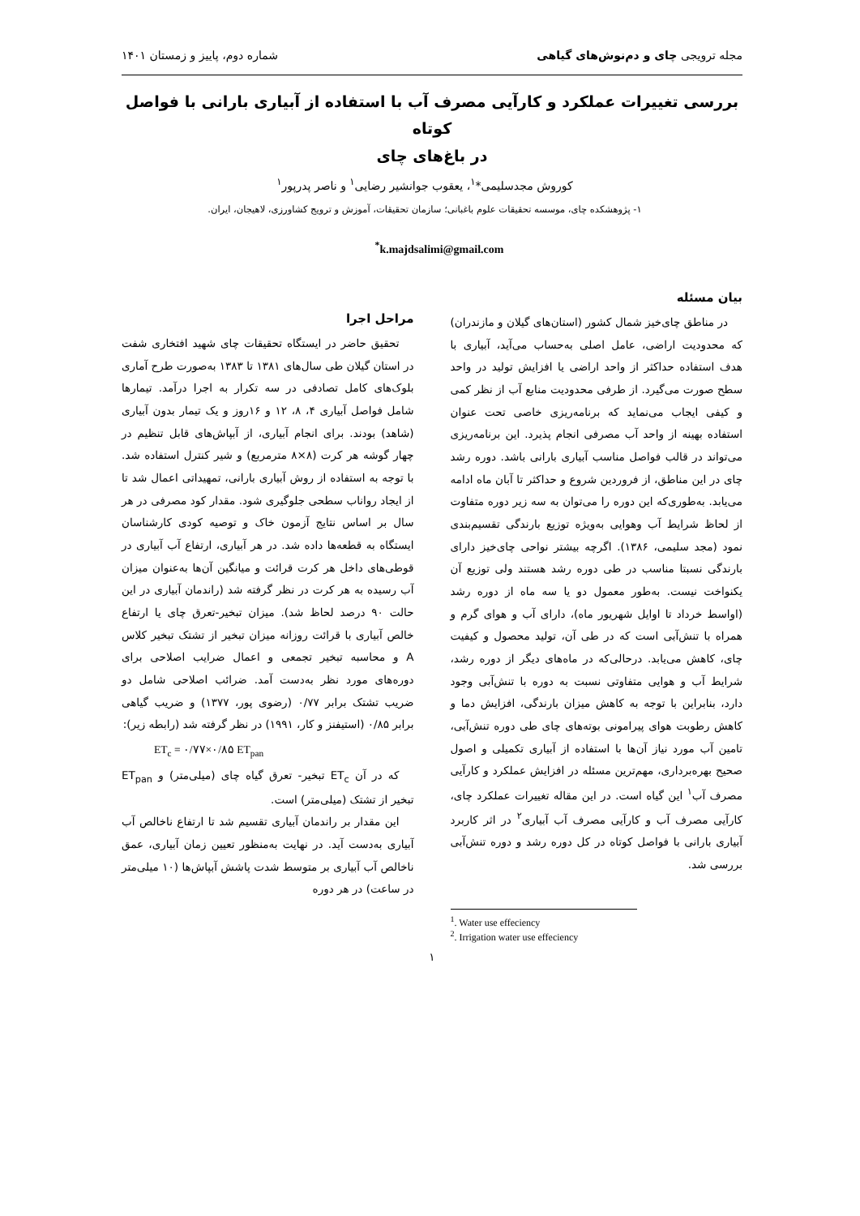مجله ترویجی چای و دم‌نوش‌های گیاهی شماره دوم، پاییز و زمستان ۱۴۰۱
بررسی تغییرات عملکرد و کارآیی مصرف آب با استفاده از آبیاری بارانی با فواصل کوتاه
در باغ‌های چای
کوروش مجدسلیمی*<sup>۱</sup>، یعقوب جوانشیر رضایی<sup>۱</sup> و ناصر پدرپور<sup>۱</sup>
۱- پژوهشکده چای، موسسه تحقیقات علوم باغبانی؛ سازمان تحقیقات، آموزش و ترویج کشاورزی، لاهیجان، ایران.
<sup>*</sup> k.majdsalimi@gmail.com
بیان مسئله
در مناطق چای‌خیز شمال کشور (استان‌های گیلان و مازندران) که محدودیت اراضی، عامل اصلی به‌حساب می‌آید، آبیاری با هدف استفاده حداکثر از واحد اراضی یا افزایش تولید در واحد سطح صورت می‌گیرد. از طرفی محدودیت منابع آب از نظر کمی و کیفی ایجاب می‌نماید که برنامه‌ریزی خاصی تحت عنوان استفاده بهینه از واحد آب مصرفی انجام پذیرد. این برنامه‌ریزی می‌تواند در قالب فواصل مناسب آبیاری بارانی باشد. دوره رشد چای در این مناطق، از فروردین شروع و حداکثر تا آبان ماه ادامه می‌یابد. به‌طوری‌که این دوره را می‌توان به سه زیر دوره متفاوت از لحاظ شرایط آب وهوایی به‌ویژه توزیع بارندگی تقسیم‌بندی نمود (مجد سلیمی، ۱۳۸۶). اگرچه بیشتر نواحی چای‌خیز دارای بارندگی نسبتا مناسب در طی دوره رشد هستند ولی توزیع آن یکنواخت نیست. به‌طور معمول دو یا سه ماه از دوره رشد (اواسط خرداد تا اوایل شهریور ماه)، دارای آب و هوای گرم و همراه با تنش‌آبی است که در طی آن، تولید محصول و کیفیت چای، کاهش می‌یابد. درحالی‌که در ماه‌های دیگر از دوره رشد، شرایط آب و هوایی متفاوتی نسبت به دوره با تنش‌آبی وجود دارد، بنابراین با توجه به کاهش میزان بارندگی، افزایش دما و کاهش رطوبت هوای پیرامونی بوته‌های چای طی دوره تنش‌آبی، تامین آب مورد نیاز آن‌ها با استفاده از آبیاری تکمیلی و اصول صحیح بهره‌برداری، مهم‌ترین مسئله در افزایش عملکرد و کارآیی مصرف آب<sup>۱</sup> این گیاه است. در این مقاله تغییرات عملکرد چای، کارآیی مصرف آب و کارآیی مصرف آب آبیاری<sup>۲</sup> در اثر کاربرد آبیاری بارانی با فواصل کوتاه در کل دوره رشد و دوره تنش‌آبی بررسی شد.
<sup>1</sup>. Water use effeciency
<sup>2</sup>. Irrigation water use effeciency
مراحل اجرا
تحقیق حاضر در ایستگاه تحقیقات چای شهید افتخاری شفت در استان گیلان طی سال‌های ۱۳۸۱ تا ۱۳۸۳ به‌صورت طرح آماری بلوک‌های کامل تصادفی در سه تکرار به اجرا درآمد. تیمارها شامل فواصل آبیاری ۴، ۸، ۱۲ و ۱۶روز و یک تیمار بدون آبیاری (شاهد) بودند. برای انجام آبیاری، از آبپاش‌های قابل تنظیم در چهار گوشه هر کرت (۸×۸ مترمربع) و شیر کنترل استفاده شد. با توجه به استفاده از روش آبیاری بارانی، تمهیداتی اعمال شد تا از ایجاد رواناب سطحی جلوگیری شود. مقدار کود مصرفی در هر سال بر اساس نتایج آزمون خاک و توصیه کودی کارشناسان ایستگاه به قطعه‌ها داده شد. در هر آبیاری، ارتفاع آب آبیاری در قوطی‌های داخل هر کرت قرائت و میانگین آن‌ها به‌عنوان میزان آب رسیده به هر کرت در نظر گرفته شد (راندمان آبیاری در این حالت ۹۰ درصد لحاظ شد). میزان تبخیر-تعرق چای یا ارتفاع خالص آبیاری با قرائت روزانه میزان تبخیر از تشتک تبخیر کلاس A و محاسبه تبخیر تجمعی و اعمال ضرایب اصلاحی برای دوره‌های مورد نظر به‌دست آمد. ضرائب اصلاحی شامل دو ضریب تشتک برابر ۰/۷۷ (رضوی پور، ۱۳۷۷) و ضریب گیاهی برابر ۰/۸۵ (استیفنز و کار، ۱۹۹۱) در نظر گرفته شد (رابطه زیر):
ET<sub>c</sub> = ۰/۷۷×۰/۸۵ ET<sub>pan</sub>
که در آن ET<sub>c</sub> تبخیر- تعرق گیاه چای (میلی‌متر) و ET<sub>pan</sub> تبخیر از تشتک (میلی‌متر) است.
این مقدار بر راندمان آبیاری تقسیم شد تا ارتفاع ناخالص آب آبیاری به‌دست آید. در نهایت به‌منظور تعیین زمان آبیاری، عمق ناخالص آب آبیاری بر متوسط شدت پاشش آبپاش‌ها (۱۰ میلی‌متر در ساعت) در هر دوره
۱